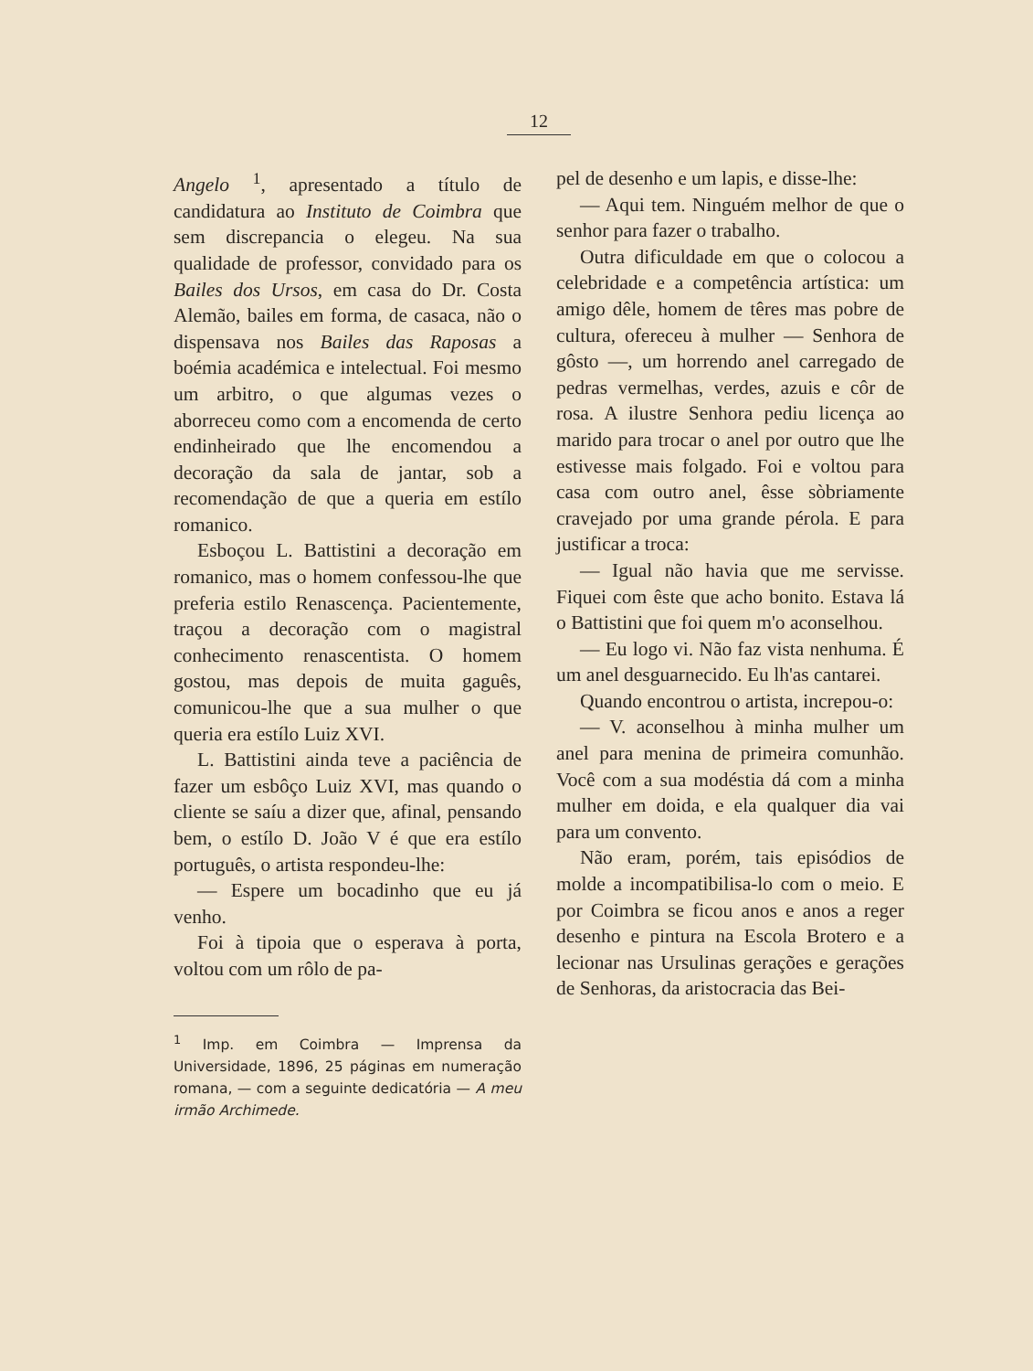12
Angelo <sup>1</sup>, apresentado a título de candidatura ao Instituto de Coimbra que sem discrepancia o elegeu. Na sua qualidade de professor, convidado para os Bailes dos Ursos, em casa do Dr. Costa Alemão, bailes em forma, de casaca, não o dispensava nos Bailes das Raposas a boémia académica e intelectual. Foi mesmo um arbitro, o que algumas vezes o aborreceu como com a encomenda de certo endinheirado que lhe encomendou a decoração da sala de jantar, sob a recomendação de que a queria em estílo romanico.
Esboçou L. Battistini a decoração em romanico, mas o homem confessou-lhe que preferia estilo Renascença. Pacientemente, traçou a decoração com o magistral conhecimento renascentista. O homem gostou, mas depois de muita gaguês, comunicou-lhe que a sua mulher o que queria era estílo Luiz XVI.
L. Battistini ainda teve a paciência de fazer um esbôço Luiz XVI, mas quando o cliente se saíu a dizer que, afinal, pensando bem, o estílo D. João V é que era estílo português, o artista respondeu-lhe:
— Espere um bocadinho que eu já venho.
Foi à tipoia que o esperava à porta, voltou com um rôlo de pa-
<sup>1</sup> Imp. em Coimbra — Imprensa da Universidade, 1896, 25 páginas em numeração romana, — com a seguinte dedicatória — A meu irmão Archimede.
pel de desenho e um lapis, e disse-lhe:
— Aqui tem. Ninguém melhor de que o senhor para fazer o trabalho.
Outra dificuldade em que o colocou a celebridade e a competência artística: um amigo dêle, homem de têres mas pobre de cultura, ofereceu à mulher — Senhora de gôsto —, um horrendo anel carregado de pedras vermelhas, verdes, azuis e côr de rosa. A ilustre Senhora pediu licença ao marido para trocar o anel por outro que lhe estivesse mais folgado. Foi e voltou para casa com outro anel, êsse sòbriamente cravejado por uma grande pérola. E para justificar a troca:
— Igual não havia que me servisse. Fiquei com êste que acho bonito. Estava lá o Battistini que foi quem m'o aconselhou.
— Eu logo vi. Não faz vista nenhuma. É um anel desguarnecido. Eu lh'as cantarei.
Quando encontrou o artista, increpou-o:
— V. aconselhou à minha mulher um anel para menina de primeira comunhão. Você com a sua modéstia dá com a minha mulher em doida, e ela qualquer dia vai para um convento.
Não eram, porém, tais episódios de molde a incompatibilisa-lo com o meio. E por Coimbra se ficou anos e anos a reger desenho e pintura na Escola Brotero e a lecionar nas Ursulinas gerações e gerações de Senhoras, da aristocracia das Bei-